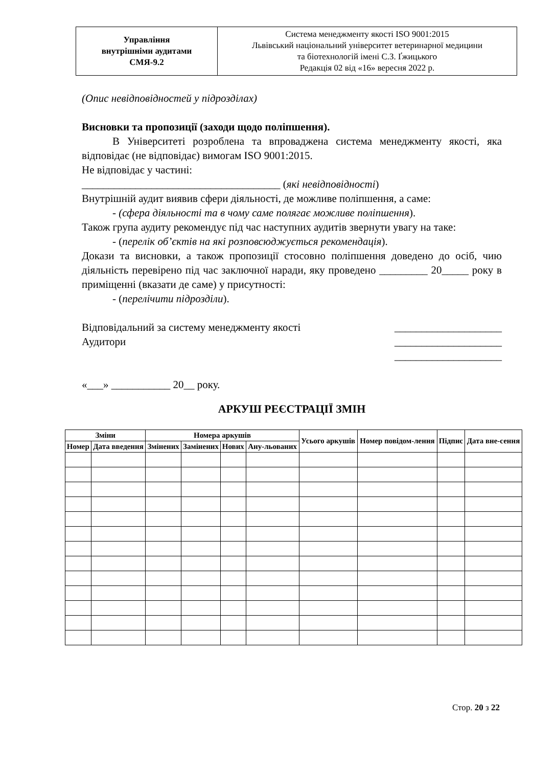| Управління внутрішніми аудитами СМЯ-9.2 | Система менеджменту якості ISO 9001:2015 Львівський національний університет ветеринарної медицини та біотехнологій імені С.З. Ґжицького Редакція 02 від «16» вересня 2022 р. |
(Опис невідповідностей у підрозділах)
Висновки та пропозиції (заходи щодо поліпшення).
В Університеті розроблена та впроваджена система менеджменту якості, яка відповідає (не відповідає) вимогам ISO 9001:2015.
Не відповідає у частині:
_____________________________________ (які невідповідності)
Внутрішній аудит виявив сфери діяльності, де можливе поліпшення, а саме:
- (сфера діяльності та в чому саме полягає можливе поліпшення).
Також група аудиту рекомендує під час наступних аудитів звернути увагу на таке:
- (перелік об’єктів на які розповсюджується рекомендація).
Докази та висновки, а також пропозиції стосовно поліпшення доведено до осіб, чию діяльність перевірено під час заключної наради, яку проведено _________ 20_____ року в приміщенні (вказати де саме) у присутності:
- (перелічити підрозділи).
Відповідальний за систему менеджменту якості ____________________
Аудитори ____________________
____________________
«___» ___________ 20__ року.
АРКУШ РЕЄСТРАЦІЇ ЗМІН
| Зміни | | Номера аркушів | | | | Усього аркушів | Номер повідом-лення | Підпис | Дата вне-сення |
| --- | --- | --- | --- | --- | --- | --- | --- | --- | --- |
| Номер | Дата введення | Змінених | Замінених | Нових | Ану-льованих | | | | |
Стор. 20 з 22